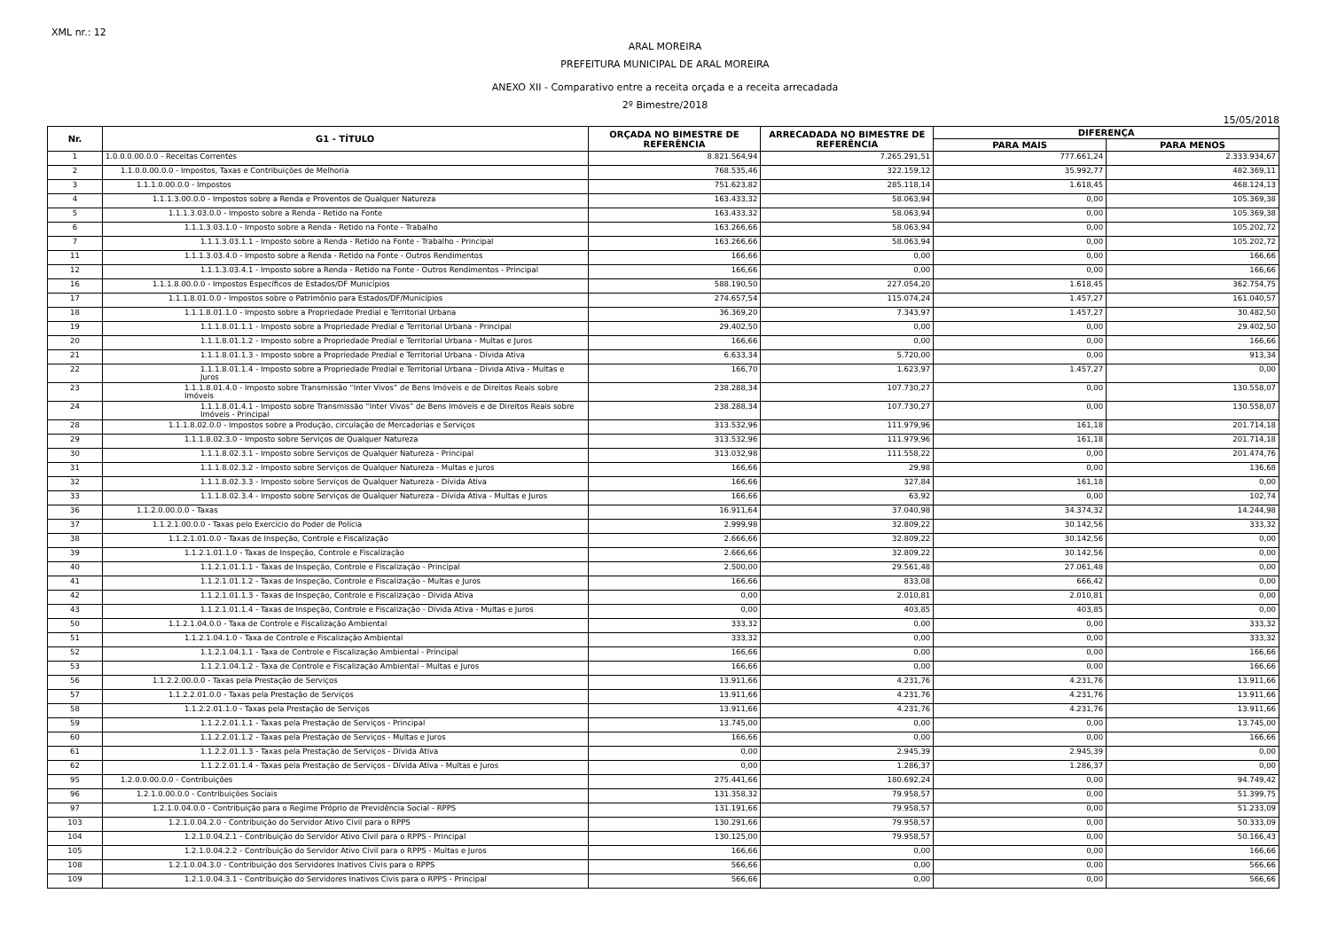XML nr.: 12
ARAL MOREIRA
PREFEITURA MUNICIPAL DE ARAL MOREIRA
ANEXO XII - Comparativo entre a receita orçada e a receita arrecadada
2º Bimestre/2018
15/05/2018
| Nr. | G1 - TÍTULO | ORÇADA NO BIMESTRE DE REFERÊNCIA | ARRECADADA NO BIMESTRE DE REFERÊNCIA | DIFERENÇA | |
| --- | --- | --- | --- | --- | --- |
| | | | | PARA MAIS | PARA MENOS |
| 1 | 1.0.0.0.00.0.0 - Receitas Correntes | 8.821.564,94 | 7.265.291,51 | 777.661,24 | 2.333.934,67 |
| 2 | 1.1.0.0.00.0.0 - Impostos, Taxas e Contribuições de Melhoria | 768.535,46 | 322.159,12 | 35.992,77 | 482.369,11 |
| 3 | 1.1.1.0.00.0.0 - Impostos | 751.623,82 | 285.118,14 | 1.618,45 | 468.124,13 |
| 4 | 1.1.1.3.00.0.0 - Impostos sobre a Renda e Proventos de Qualquer Natureza | 163.433,32 | 58.063,94 | 0,00 | 105.369,38 |
| 5 | 1.1.1.3.03.0.0 - Imposto sobre a Renda - Retido na Fonte | 163.433,32 | 58.063,94 | 0,00 | 105.369,38 |
| 6 | 1.1.1.3.03.1.0 - Imposto sobre a Renda - Retido na Fonte - Trabalho | 163.266,66 | 58.063,94 | 0,00 | 105.202,72 |
| 7 | 1.1.1.3.03.1.1 - Imposto sobre a Renda - Retido na Fonte - Trabalho - Principal | 163.266,66 | 58.063,94 | 0,00 | 105.202,72 |
| 11 | 1.1.1.3.03.4.0 - Imposto sobre a Renda - Retido na Fonte - Outros Rendimentos | 166,66 | 0,00 | 0,00 | 166,66 |
| 12 | 1.1.1.3.03.4.1 - Imposto sobre a Renda - Retido na Fonte - Outros Rendimentos - Principal | 166,66 | 0,00 | 0,00 | 166,66 |
| 16 | 1.1.1.8.00.0.0 - Impostos Específicos de Estados/DF Municípios | 588.190,50 | 227.054,20 | 1.618,45 | 362.754,75 |
| 17 | 1.1.1.8.01.0.0 - Impostos sobre o Patrimônio para Estados/DF/Municípios | 274.657,54 | 115.074,24 | 1.457,27 | 161.040,57 |
| 18 | 1.1.1.8.01.1.0 - Imposto sobre a Propriedade Predial e Territorial Urbana | 36.369,20 | 7.343,97 | 1.457,27 | 30.482,50 |
| 19 | 1.1.1.8.01.1.1 - Imposto sobre a Propriedade Predial e Territorial Urbana - Principal | 29.402,50 | 0,00 | 0,00 | 29.402,50 |
| 20 | 1.1.1.8.01.1.2 - Imposto sobre a Propriedade Predial e Territorial Urbana - Multas e Juros | 166,66 | 0,00 | 0,00 | 166,66 |
| 21 | 1.1.1.8.01.1.3 - Imposto sobre a Propriedade Predial e Territorial Urbana - Dívida Ativa | 6.633,34 | 5.720,00 | 0,00 | 913,34 |
| 22 | 1.1.1.8.01.1.4 - Imposto sobre a Propriedade Predial e Territorial Urbana - Dívida Ativa - Multas e Juros | 166,70 | 1.623,97 | 1.457,27 | 0,00 |
| 23 | 1.1.1.8.01.4.0 - Imposto sobre Transmissão “Inter Vivos” de Bens Imóveis e de Direitos Reais sobre Imóveis | 238.288,34 | 107.730,27 | 0,00 | 130.558,07 |
| 24 | 1.1.1.8.01.4.1 - Imposto sobre Transmissão “Inter Vivos” de Bens Imóveis e de Direitos Reais sobre Imóveis - Principal | 238.288,34 | 107.730,27 | 0,00 | 130.558,07 |
| 28 | 1.1.1.8.02.0.0 - Impostos sobre a Produção, circulação de Mercadorias e Serviços | 313.532,96 | 111.979,96 | 161,18 | 201.714,18 |
| 29 | 1.1.1.8.02.3.0 - Imposto sobre Serviços de Qualquer Natureza | 313.532,96 | 111.979,96 | 161,18 | 201.714,18 |
| 30 | 1.1.1.8.02.3.1 - Imposto sobre Serviços de Qualquer Natureza - Principal | 313.032,98 | 111.558,22 | 0,00 | 201.474,76 |
| 31 | 1.1.1.8.02.3.2 - Imposto sobre Serviços de Qualquer Natureza - Multas e Juros | 166,66 | 29,98 | 0,00 | 136,68 |
| 32 | 1.1.1.8.02.3.3 - Imposto sobre Serviços de Qualquer Natureza - Dívida Ativa | 166,66 | 327,84 | 161,18 | 0,00 |
| 33 | 1.1.1.8.02.3.4 - Imposto sobre Serviços de Qualquer Natureza - Dívida Ativa - Multas e Juros | 166,66 | 63,92 | 0,00 | 102,74 |
| 36 | 1.1.2.0.00.0.0 - Taxas | 16.911,64 | 37.040,98 | 34.374,32 | 14.244,98 |
| 37 | 1.1.2.1.00.0.0 - Taxas pelo Exercício do Poder de Polícia | 2.999,98 | 32.809,22 | 30.142,56 | 333,32 |
| 38 | 1.1.2.1.01.0.0 - Taxas de Inspeção, Controle e Fiscalização | 2.666,66 | 32.809,22 | 30.142,56 | 0,00 |
| 39 | 1.1.2.1.01.1.0 - Taxas de Inspeção, Controle e Fiscalização | 2.666,66 | 32.809,22 | 30.142,56 | 0,00 |
| 40 | 1.1.2.1.01.1.1 - Taxas de Inspeção, Controle e Fiscalização - Principal | 2.500,00 | 29.561,48 | 27.061,48 | 0,00 |
| 41 | 1.1.2.1.01.1.2 - Taxas de Inspeção, Controle e Fiscalização - Multas e Juros | 166,66 | 833,08 | 666,42 | 0,00 |
| 42 | 1.1.2.1.01.1.3 - Taxas de Inspeção, Controle e Fiscalização - Dívida Ativa | 0,00 | 2.010,81 | 2.010,81 | 0,00 |
| 43 | 1.1.2.1.01.1.4 - Taxas de Inspeção, Controle e Fiscalização - Dívida Ativa - Multas e Juros | 0,00 | 403,85 | 403,85 | 0,00 |
| 50 | 1.1.2.1.04.0.0 - Taxa de Controle e Fiscalização Ambiental | 333,32 | 0,00 | 0,00 | 333,32 |
| 51 | 1.1.2.1.04.1.0 - Taxa de Controle e Fiscalização Ambiental | 333,32 | 0,00 | 0,00 | 333,32 |
| 52 | 1.1.2.1.04.1.1 - Taxa de Controle e Fiscalização Ambiental - Principal | 166,66 | 0,00 | 0,00 | 166,66 |
| 53 | 1.1.2.1.04.1.2 - Taxa de Controle e Fiscalização Ambiental - Multas e Juros | 166,66 | 0,00 | 0,00 | 166,66 |
| 56 | 1.1.2.2.00.0.0 - Taxas pela Prestação de Serviços | 13.911,66 | 4.231,76 | 4.231,76 | 13.911,66 |
| 57 | 1.1.2.2.01.0.0 - Taxas pela Prestação de Serviços | 13.911,66 | 4.231,76 | 4.231,76 | 13.911,66 |
| 58 | 1.1.2.2.01.1.0 - Taxas pela Prestação de Serviços | 13.911,66 | 4.231,76 | 4.231,76 | 13.911,66 |
| 59 | 1.1.2.2.01.1.1 - Taxas pela Prestação de Serviços - Principal | 13.745,00 | 0,00 | 0,00 | 13.745,00 |
| 60 | 1.1.2.2.01.1.2 - Taxas pela Prestação de Serviços - Multas e Juros | 166,66 | 0,00 | 0,00 | 166,66 |
| 61 | 1.1.2.2.01.1.3 - Taxas pela Prestação de Serviços - Dívida Ativa | 0,00 | 2.945,39 | 2.945,39 | 0,00 |
| 62 | 1.1.2.2.01.1.4 - Taxas pela Prestação de Serviços - Dívida Ativa - Multas e Juros | 0,00 | 1.286,37 | 1.286,37 | 0,00 |
| 95 | 1.2.0.0.00.0.0 - Contribuições | 275.441,66 | 180.692,24 | 0,00 | 94.749,42 |
| 96 | 1.2.1.0.00.0.0 - Contribuições Sociais | 131.358,32 | 79.958,57 | 0,00 | 51.399,75 |
| 97 | 1.2.1.0.04.0.0 - Contribuição para o Regime Próprio de Previdência Social - RPPS | 131.191,66 | 79.958,57 | 0,00 | 51.233,09 |
| 103 | 1.2.1.0.04.2.0 - Contribuição do Servidor Ativo Civil para o RPPS | 130.291,66 | 79.958,57 | 0,00 | 50.333,09 |
| 104 | 1.2.1.0.04.2.1 - Contribuição do Servidor Ativo Civil para o RPPS - Principal | 130.125,00 | 79.958,57 | 0,00 | 50.166,43 |
| 105 | 1.2.1.0.04.2.2 - Contribuição do Servidor Ativo Civil para o RPPS - Multas e Juros | 166,66 | 0,00 | 0,00 | 166,66 |
| 108 | 1.2.1.0.04.3.0 - Contribuição dos Servidores Inativos Civis para o RPPS | 566,66 | 0,00 | 0,00 | 566,66 |
| 109 | 1.2.1.0.04.3.1 - Contribuição do Servidores Inativos Civis para o RPPS - Principal | 566,66 | 0,00 | 0,00 | 566,66 |